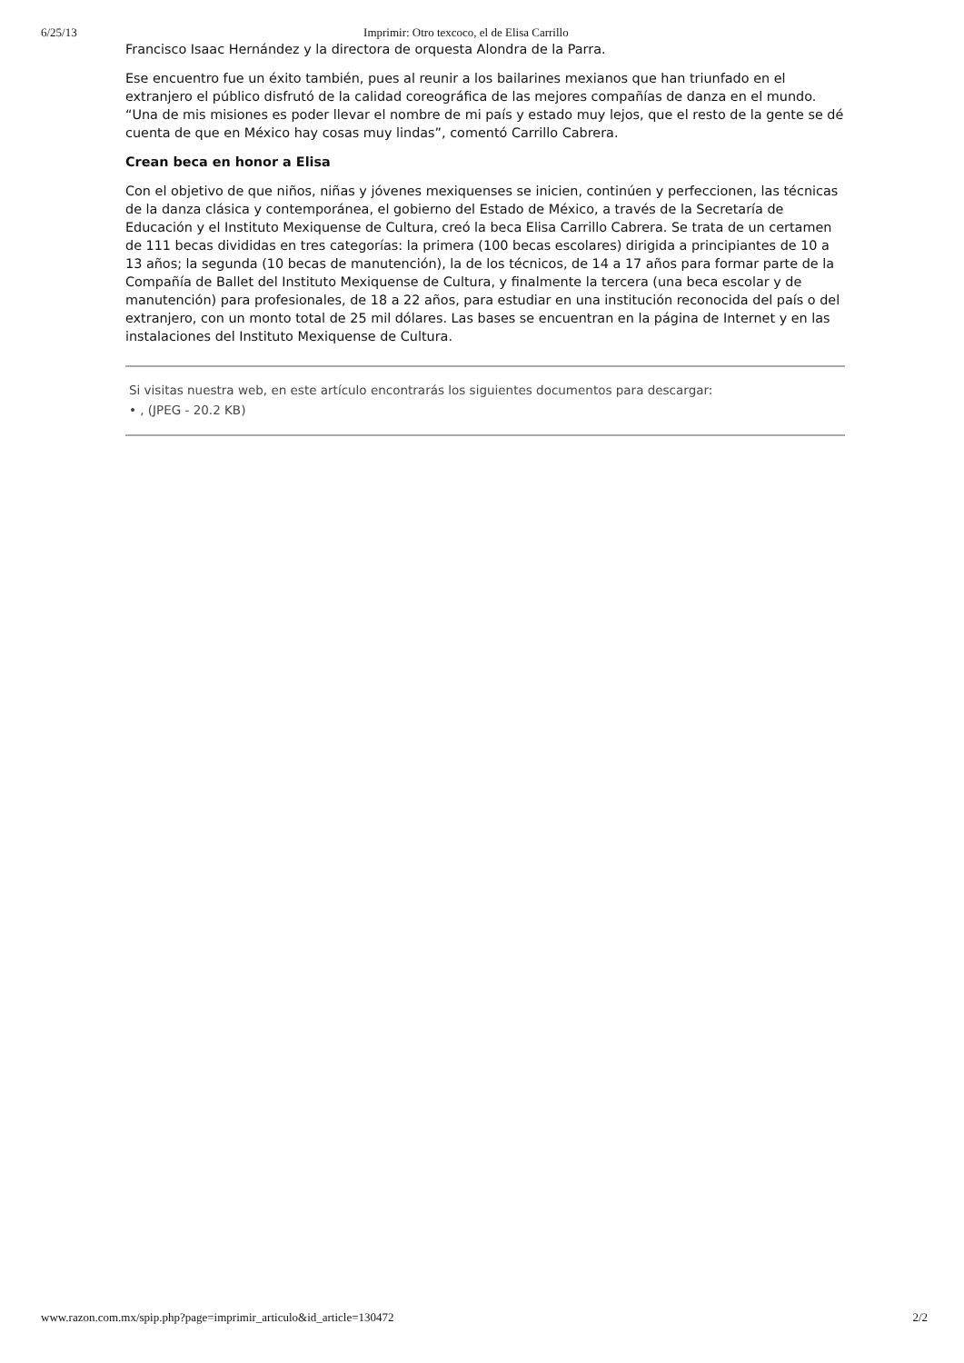6/25/13 Imprimir: Otro texcoco, el de Elisa Carrillo
Francisco Isaac Hernández y la directora de orquesta Alondra de la Parra.
Ese encuentro fue un éxito también, pues al reunir a los bailarines mexianos que han triunfado en el extranjero el público disfrutó de la calidad coreográfica de las mejores compañías de danza en el mundo. “Una de mis misiones es poder llevar el nombre de mi país y estado muy lejos, que el resto de la gente se dé cuenta de que en México hay cosas muy lindas”, comentó Carrillo Cabrera.
Crean beca en honor a Elisa
Con el objetivo de que niños, niñas y jóvenes mexiquenses se inicien, continúen y perfeccionen, las técnicas de la danza clásica y contemporánea, el gobierno del Estado de México, a través de la Secretaría de Educación y el Instituto Mexiquense de Cultura, creó la beca Elisa Carrillo Cabrera. Se trata de un certamen de 111 becas divididas en tres categorías: la primera (100 becas escolares) dirigida a principiantes de 10 a 13 años; la segunda (10 becas de manutención), la de los técnicos, de 14 a 17 años para formar parte de la Compañía de Ballet del Instituto Mexiquense de Cultura, y finalmente la tercera (una beca escolar y de manutención) para profesionales, de 18 a 22 años, para estudiar en una institución reconocida del país o del extranjero, con un monto total de 25 mil dólares. Las bases se encuentran en la página de Internet y en las instalaciones del Instituto Mexiquense de Cultura.
Si visitas nuestra web, en este artículo encontrarás los siguientes documentos para descargar:
• , (JPEG - 20.2 KB)
www.razon.com.mx/spip.php?page=imprimir_articulo&id_article=130472 2/2